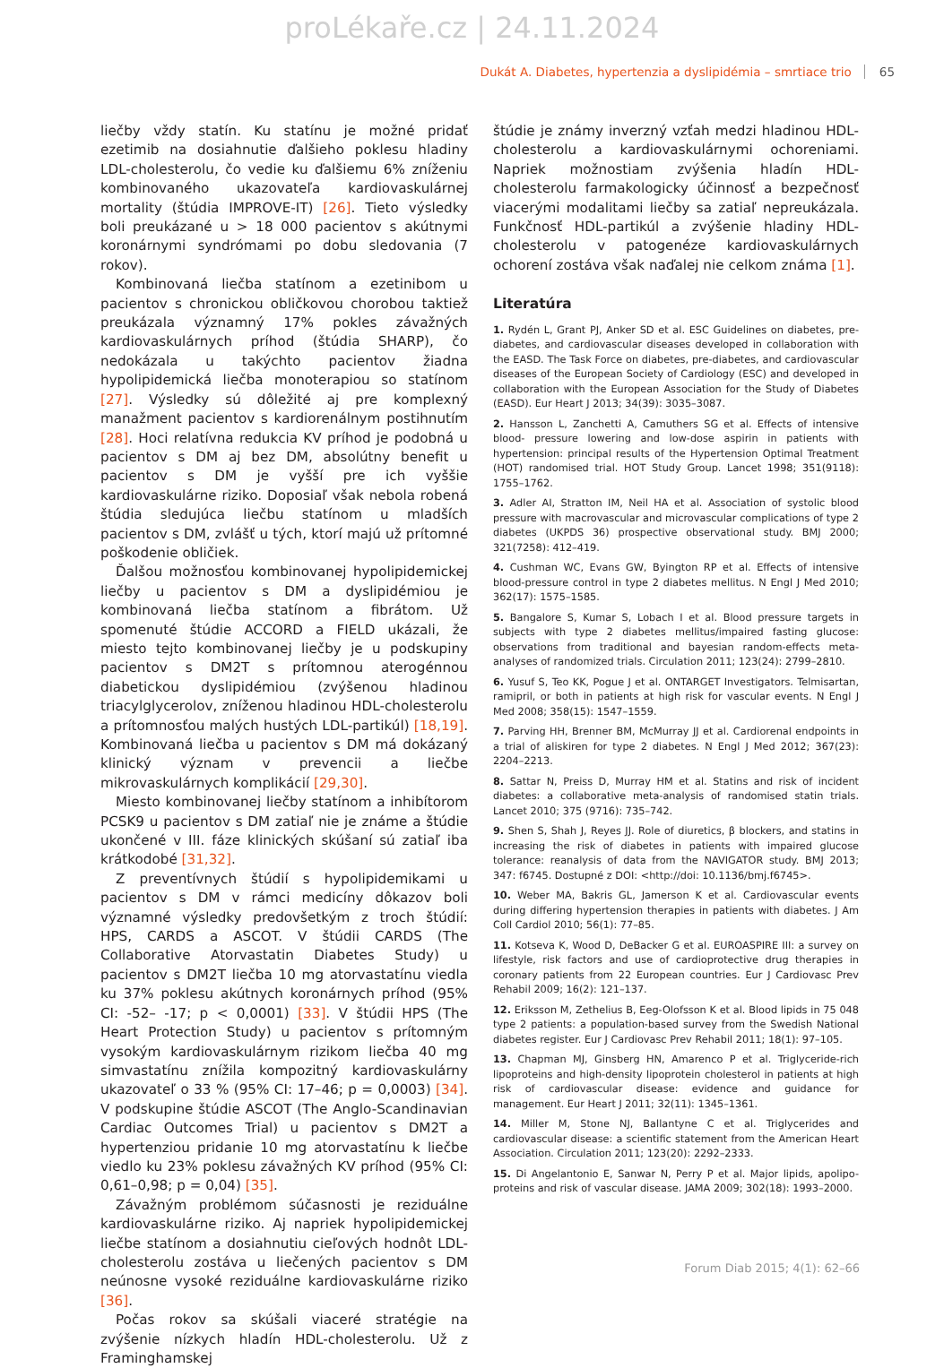proLékaře.cz | 24.11.2024
Dukát A. Diabetes, hypertenzia a dyslipidémia – smrtiace trio 65
liečby vždy statín. Ku statínu je možné pridať ezetimib na dosiahnutie ďalšieho poklesu hladiny LDL-cholesterolu, čo vedie ku ďalšiemu 6% zníženiu kombinovaného ukazovateľa kardiovaskulárnej mortality (štúdia IMPROVE-IT) [26]. Tieto výsledky boli preukázané u > 18 000 pacientov s akútnymi koronárnymi syndrómami po dobu sledovania (7 rokov).
Kombinovaná liečba statínom a ezetinibom u pacientov s chronickou obličkovou chorobou taktiež preukázala významný 17% pokles závažných kardiovaskulárnych príhod (štúdia SHARP), čo nedokázala u takýchto pacientov žiadna hypolipidemická liečba monoterapiou so statínom [27]. Výsledky sú dôležité aj pre komplexný manažment pacientov s kardiorenálnym postihnutím [28]. Hoci relatívna redukcia KV príhod je podobná u pacientov s DM aj bez DM, absolútny benefit u pacientov s DM je vyšší pre ich vyššie kardiovaskulárne riziko. Doposiaľ však nebola robená štúdia sledujúca liečbu statínom u mladších pacientov s DM, zvlášť u tých, ktorí majú už prítomné poškodenie obličiek.
Ďalšou možnosťou kombinovanej hypolipidemickej liečby u pacientov s DM a dyslipidémiou je kombinovaná liečba statínom a fibrátom. Už spomenuté štúdie ACCORD a FIELD ukázali, že miesto tejto kombinovanej liečby je u podskupiny pacientov s DM2T s prítomnou aterogénnou diabetickou dyslipidémiou (zvýšenou hladinou triacylglycerolov, zníženou hladinou HDL-cholesterolu a prítomnosťou malých hustých LDL-partikúl) [18,19]. Kombinovaná liečba u pacientov s DM má dokázaný klinický význam v prevencii a liečbe mikrovaskulárnych komplikácií [29,30].
Miesto kombinovanej liečby statínom a inhibítorom PCSK9 u pacientov s DM zatiaľ nie je známe a štúdie ukončené v III. fáze klinických skúšaní sú zatiaľ iba krátkodobé [31,32].
Z preventívnych štúdií s hypolipidemikami u pacientov s DM v rámci medicíny dôkazov boli významné výsledky predovšetkým z troch štúdií: HPS, CARDS a ASCOT. V štúdii CARDS (The Collaborative Atorvastatin Diabetes Study) u pacientov s DM2T liečba 10 mg atorvastatínu viedla ku 37% poklesu akútnych koronárnych príhod (95% CI: -52– -17; p < 0,0001) [33]. V štúdii HPS (The Heart Protection Study) u pacientov s prítomným vysokým kardiovaskulárnym rizikom liečba 40 mg simvastatínu znížila kompozitný kardiovaskulárny ukazovateľ o 33 % (95% CI: 17–46; p = 0,0003) [34]. V podskupine štúdie ASCOT (The Anglo-Scandinavian Cardiac Outcomes Trial) u pacientov s DM2T a hypertenziou pridanie 10 mg atorvastatínu k liečbe viedlo ku 23% poklesu závažných KV príhod (95% CI: 0,61–0,98; p = 0,04) [35].
Závažným problémom súčasnosti je reziduálne kardiovaskulárne riziko. Aj napriek hypolipidemickej liečbe statínom a dosiahnutiu cieľových hodnôt LDL-cholesterolu zostáva u liečených pacientov s DM neúnosne vysoké reziduálne kardiovaskulárne riziko [36].
Počas rokov sa skúšali viaceré stratégie na zvýšenie nízkych hladín HDL-cholesterolu. Už z Framinghamskej
štúdie je známy inverzný vzťah medzi hladinou HDL-cholesterolu a kardiovaskulárnymi ochoreniami. Napriek možnostiam zvýšenia hladín HDL-cholesterolu farmakologicky účinnosť a bezpečnosť viacerými modalitami liečby sa zatiaľ nepreukázala. Funkčnosť HDL-partikúl a zvýšenie hladiny HDL-cholesterolu v patogenéze kardiovaskulárnych ochorení zostáva však naďalej nie celkom známa [1].
Literatúra
1. Rydén L, Grant PJ, Anker SD et al. ESC Guidelines on diabetes, pre-diabetes, and cardiovascular diseases developed in collaboration with the EASD. The Task Force on diabetes, pre-diabetes, and cardiovascular diseases of the European Society of Cardiology (ESC) and developed in collaboration with the European Association for the Study of Diabetes (EASD). Eur Heart J 2013; 34(39): 3035–3087.
2. Hansson L, Zanchetti A, Camuthers SG et al. Effects of intensive blood- pressure lowering and low-dose aspirin in patients with hypertension: principal results of the Hypertension Optimal Treatment (HOT) randomised trial. HOT Study Group. Lancet 1998; 351(9118): 1755–1762.
3. Adler AI, Stratton IM, Neil HA et al. Association of systolic blood pressure with macrovascular and microvascular complications of type 2 diabetes (UKPDS 36) prospective observational study. BMJ 2000; 321(7258): 412–419.
4. Cushman WC, Evans GW, Byington RP et al. Effects of intensive blood-pressure control in type 2 diabetes mellitus. N Engl J Med 2010; 362(17): 1575–1585.
5. Bangalore S, Kumar S, Lobach I et al. Blood pressure targets in subjects with type 2 diabetes mellitus/impaired fasting glucose: observations from traditional and bayesian random-effects meta-analyses of randomized trials. Circulation 2011; 123(24): 2799–2810.
6. Yusuf S, Teo KK, Pogue J et al. ONTARGET Investigators. Telmisartan, ramipril, or both in patients at high risk for vascular events. N Engl J Med 2008; 358(15): 1547–1559.
7. Parving HH, Brenner BM, McMurray JJ et al. Cardiorenal endpoints in a trial of aliskiren for type 2 diabetes. N Engl J Med 2012; 367(23): 2204–2213.
8. Sattar N, Preiss D, Murray HM et al. Statins and risk of incident diabetes: a collaborative meta-analysis of randomised statin trials. Lancet 2010; 375 (9716): 735–742.
9. Shen S, Shah J, Reyes JJ. Role of diuretics, β blockers, and statins in increasing the risk of diabetes in patients with impaired glucose tolerance: reanalysis of data from the NAVIGATOR study. BMJ 2013; 347: f6745. Dostupné z DOI: <http://doi: 10.1136/bmj.f6745>.
10. Weber MA, Bakris GL, Jamerson K et al. Cardiovascular events during differing hypertension therapies in patients with diabetes. J Am Coll Cardiol 2010; 56(1): 77–85.
11. Kotseva K, Wood D, DeBacker G et al. EUROASPIRE III: a survey on lifestyle, risk factors and use of cardioprotective drug therapies in coronary patients from 22 European countries. Eur J Cardiovasc Prev Rehabil 2009; 16(2): 121–137.
12. Eriksson M, Zethelius B, Eeg-Olofsson K et al. Blood lipids in 75 048 type 2 patients: a population-based survey from the Swedish National diabetes register. Eur J Cardiovasc Prev Rehabil 2011; 18(1): 97–105.
13. Chapman MJ, Ginsberg HN, Amarenco P et al. Triglyceride-rich lipoproteins and high-density lipoprotein cholesterol in patients at high risk of cardiovascular disease: evidence and guidance for management. Eur Heart J 2011; 32(11): 1345–1361.
14. Miller M, Stone NJ, Ballantyne C et al. Triglycerides and cardiovascular disease: a scientific statement from the American Heart Association. Circulation 2011; 123(20): 2292–2333.
15. Di Angelantonio E, Sanwar N, Perry P et al. Major lipids, apolipo-proteins and risk of vascular disease. JAMA 2009; 302(18): 1993–2000.
Forum Diab 2015; 4(1): 62–66